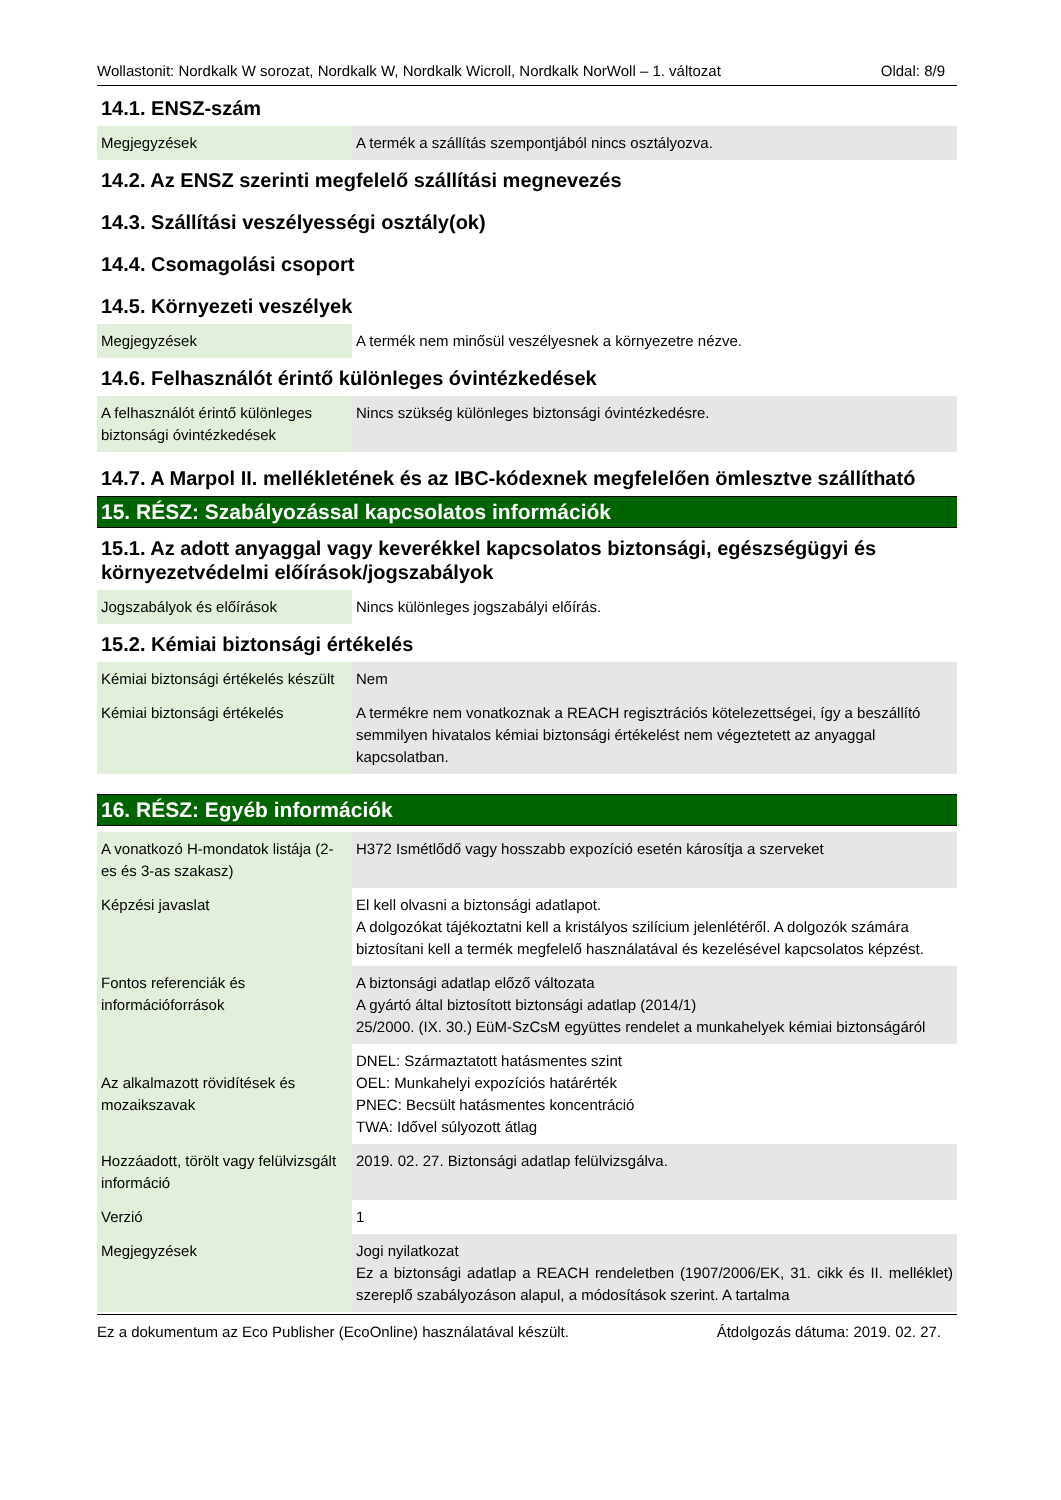Wollastonit: Nordkalk W sorozat, Nordkalk W, Nordkalk Wicroll, Nordkalk NorWoll – 1. változat Oldal: 8/9
14.1. ENSZ-szám
| Megjegyzések | A termék a szállítás szempontjából nincs osztályozva. |
14.2. Az ENSZ szerinti megfelelő szállítási megnevezés
14.3. Szállítási veszélyességi osztály(ok)
14.4. Csomagolási csoport
14.5. Környezeti veszélyek
| Megjegyzések | A termék nem minősül veszélyesnek a környezetre nézve. |
14.6. Felhasználót érintő különleges óvintézkedések
| A felhasználót érintő különleges biztonsági óvintézkedések | Nincs szükség különleges biztonsági óvintézkedésre. |
14.7. A Marpol II. mellékletének és az IBC-kódexnek megfelelően ömlesztve szállítható
15. RÉSZ: Szabályozással kapcsolatos információk
15.1. Az adott anyaggal vagy keverékkel kapcsolatos biztonsági, egészségügyi és környezetvédelmi előírások/jogszabályok
| Jogszabályok és előírások | Nincs különleges jogszabályi előírás. |
15.2. Kémiai biztonsági értékelés
| Kémiai biztonsági értékelés készült | Nem |
| Kémiai biztonsági értékelés | A termékre nem vonatkoznak a REACH regisztrációs kötelezettségei, így a beszállító semmilyen hivatalos kémiai biztonsági értékelést nem végeztetett az anyaggal kapcsolatban. |
16. RÉSZ: Egyéb információk
| A vonatkozó H-mondatok listája (2-es és 3-as szakasz) | H372 Ismétlődő vagy hosszabb expozíció esetén károsítja a szerveket |
| Képzési javaslat | El kell olvasni a biztonsági adatlapot. A dolgozókat tájékoztatni kell a kristályos szilícium jelenlétéről. A dolgozók számára biztosítani kell a termék megfelelő használatával és kezelésével kapcsolatos képzést. |
| Fontos referenciák és információforrások | A biztonsági adatlap előző változata A gyártó által biztosított biztonsági adatlap (2014/1) 25/2000. (IX. 30.) EüM-SzCsM együttes rendelet a munkahelyek kémiai biztonságáról |
| Az alkalmazott rövidítések és mozaikszavak | DNEL: Származtatott hatásmentes szint OEL: Munkahelyi expozíciós határérték PNEC: Becsült hatásmentes koncentráció TWA: Idővel súlyozott átlag |
| Hozzáadott, törölt vagy felülvizsgált információ | 2019. 02. 27. Biztonsági adatlap felülvizsgálva. |
| Verzió | 1 |
| Megjegyzések | Jogi nyilatkozat Ez a biztonsági adatlap a REACH rendeletben (1907/2006/EK, 31. cikk és II. melléklet) szereplő szabályozáson alapul, a módosítások szerint. A tartalma |
Ez a dokumentum az Eco Publisher (EcoOnline) használatával készült. Átdolgozás dátuma: 2019. 02. 27.